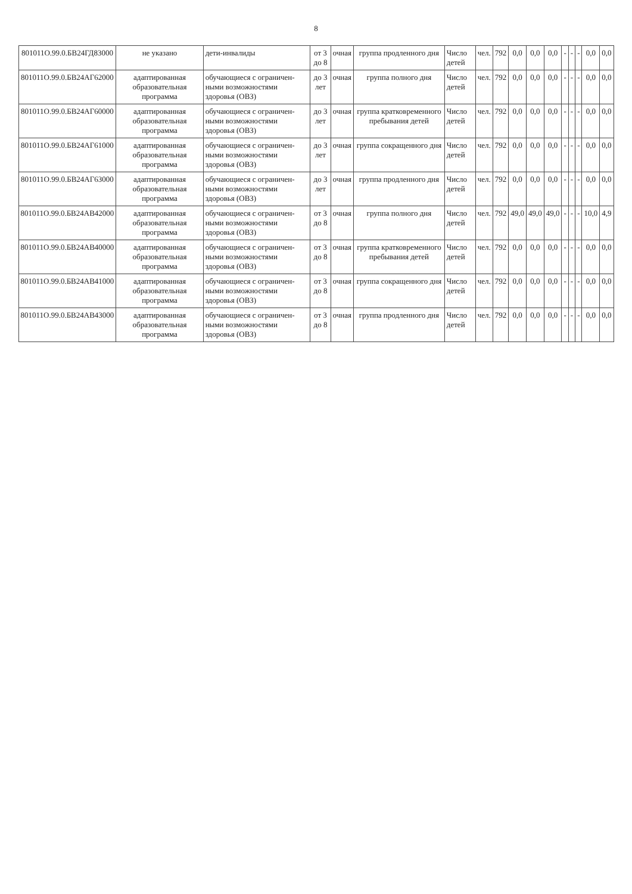8
| 801011О.99.0.БВ24ГД83000 | не указано | дети-инвалиды | от 3 до 8 | очная | группа продленного дня | Число детей | чел. | 792 | 0,0 | 0,0 | 0,0 | - | - | - | 0,0 | 0,0 |
| 801011О.99.0.БВ24АГ62000 | адаптированная образовательная программа | обучающиеся с ограничен-ными возможностями здоровья (ОВЗ) | до 3 лет | очная | группа полного дня | Число детей | чел. | 792 | 0,0 | 0,0 | 0,0 | - | - | - | 0,0 | 0,0 |
| 801011О.99.0.БВ24АГ60000 | адаптированная образовательная программа | обучающиеся с ограничен-ными возможностями здоровья (ОВЗ) | до 3 лет | очная | группа кратковременного пребывания детей | Число детей | чел. | 792 | 0,0 | 0,0 | 0,0 | - | - | - | 0,0 | 0,0 |
| 801011О.99.0.БВ24АГ61000 | адаптированная образовательная программа | обучающиеся с ограничен-ными возможностями здоровья (ОВЗ) | до 3 лет | очная | группа сокращенного дня | Число детей | чел. | 792 | 0,0 | 0,0 | 0,0 | - | - | - | 0,0 | 0,0 |
| 801011О.99.0.БВ24АГ63000 | адаптированная образовательная программа | обучающиеся с ограничен-ными возможностями здоровья (ОВЗ) | до 3 лет | очная | группа продленного дня | Число детей | чел. | 792 | 0,0 | 0,0 | 0,0 | - | - | - | 0,0 | 0,0 |
| 801011О.99.0.БВ24АВ42000 | адаптированная образовательная программа | обучающиеся с ограничен-ными возможностями здоровья (ОВЗ) | от 3 до 8 | очная | группа полного дня | Число детей | чел. | 792 | 49,0 | 49,0 | 49,0 | - | - | - | 10,0 | 4,9 |
| 801011О.99.0.БВ24АВ40000 | адаптированная образовательная программа | обучающиеся с ограничен-ными возможностями здоровья (ОВЗ) | от 3 до 8 | очная | группа кратковременного пребывания детей | Число детей | чел. | 792 | 0,0 | 0,0 | 0,0 | - | - | - | 0,0 | 0,0 |
| 801011О.99.0.БВ24АВ41000 | адаптированная образовательная программа | обучающиеся с ограничен-ными возможностями здоровья (ОВЗ) | от 3 до 8 | очная | группа сокращенного дня | Число детей | чел. | 792 | 0,0 | 0,0 | 0,0 | - | - | - | 0,0 | 0,0 |
| 801011О.99.0.БВ24АВ43000 | адаптированная образовательная программа | обучающиеся с ограничен-ными возможностями здоровья (ОВЗ) | от 3 до 8 | очная | группа продленного дня | Число детей | чел. | 792 | 0,0 | 0,0 | 0,0 | - | - | - | 0,0 | 0,0 |